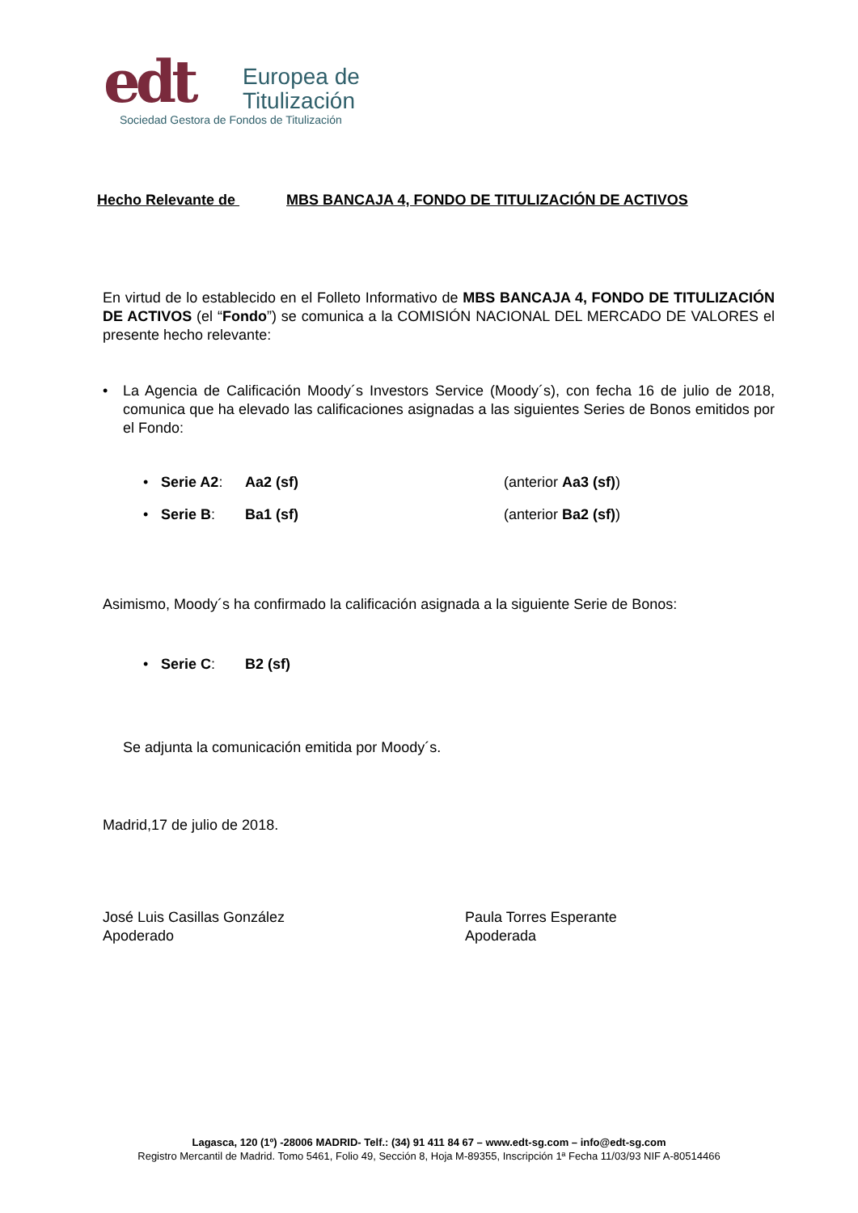edt
Europea de
Titulización
Sociedad Gestora de Fondos de Titulización
Hecho Relevante de MBS BANCAJA 4, FONDO DE TITULIZACIÓN DE ACTIVOS
En virtud de lo establecido en el Folleto Informativo de MBS BANCAJA 4, FONDO DE TITULIZACIÓN DE ACTIVOS (el “Fondo”) se comunica a la COMISIÓN NACIONAL DEL MERCADO DE VALORES el presente hecho relevante:
• La Agencia de Calificación Moody´s Investors Service (Moody´s), con fecha 16 de julio de 2018, comunica que ha elevado las calificaciones asignadas a las siguientes Series de Bonos emitidos por el Fondo:
• Serie A2: Aa2 (sf) (anterior Aa3 (sf))
• Serie B: Ba1 (sf) (anterior Ba2 (sf))
Asimismo, Moody´s ha confirmado la calificación asignada a la siguiente Serie de Bonos:
• Serie C: B2 (sf)
Se adjunta la comunicación emitida por Moody´s.
Madrid,17 de julio de 2018.
José Luis Casillas González
Apoderado
Paula Torres Esperante
Apoderada
Lagasca, 120 (1º) -28006 MADRID- Telf.: (34) 91 411 84 67 – www.edt-sg.com – info@edt-sg.com
Registro Mercantil de Madrid. Tomo 5461, Folio 49, Sección 8, Hoja M-89355, Inscripción 1ª Fecha 11/03/93 NIF A-80514466